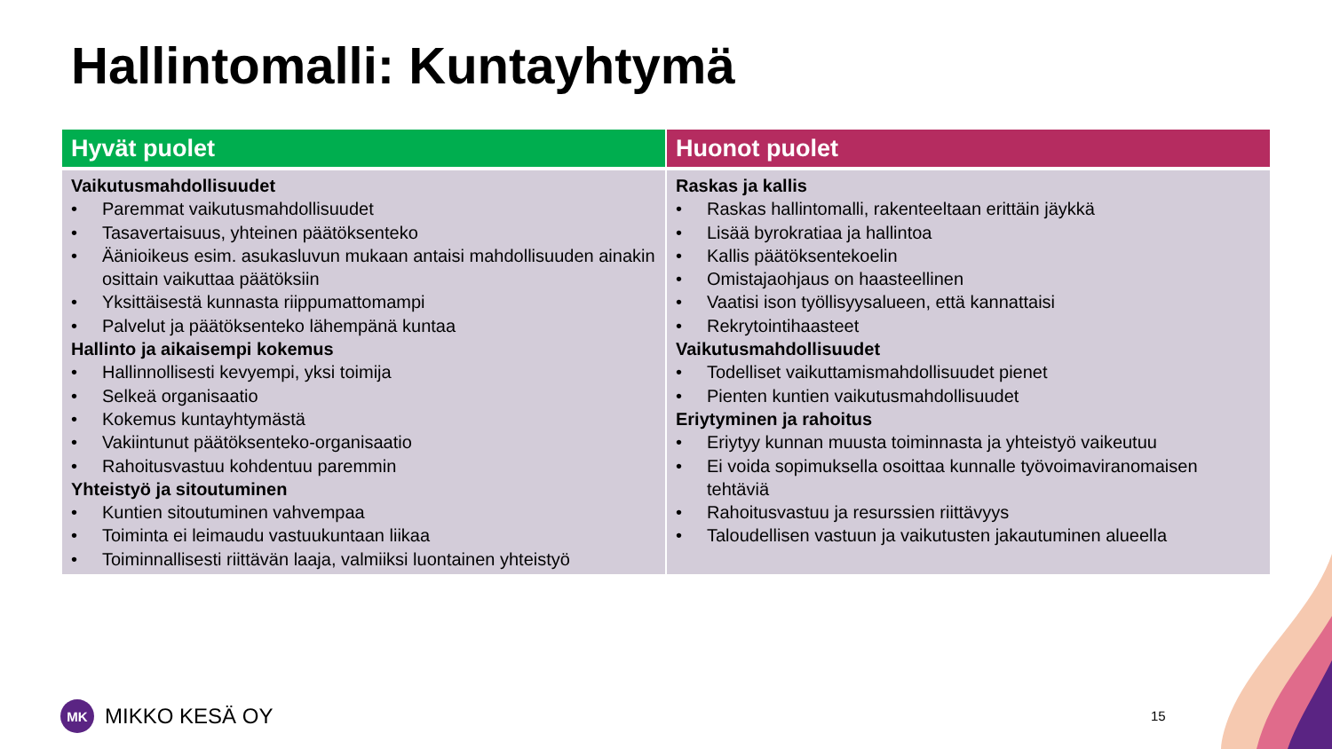Hallintomalli: Kuntayhtymä
| Hyvät puolet | Huonot puolet |
| --- | --- |
| Vaikutusmahdollisuudet • Paremmat vaikutusmahdollisuudet • Tasavertaisuus, yhteinen päätöksenteko • Äänioikeus esim. asukasluvun mukaan antaisi mahdollisuuden ainakin osittain vaikuttaa päätöksiin • Yksittäisestä kunnasta riippumattomampi • Palvelut ja päätöksenteko lähempänä kuntaa Hallinto ja aikaisempi kokemus • Hallinnollisesti kevyempi, yksi toimija • Selkeä organisaatio • Kokemus kuntayhtymästä • Vakiintunut päätöksenteko-organisaatio • Rahoitusvastuu kohdentuu paremmin Yhteistyö ja sitoutuminen • Kuntien sitoutuminen vahvempaa • Toiminta ei leimaudu vastuukuntaan liikaa • Toiminnallisesti riittävän laaja, valmiiksi luontainen yhteistyö | Raskas ja kallis • Raskas hallintomalli, rakenteeltaan erittäin jäykkä • Lisää byrokratiaa ja hallintoa • Kallis päätöksentekoelin • Omistajaohjaus on haasteellinen • Vaatisi ison työllisyysalueen, että kannattaisi • Rekrytointihaasteet Vaikutusmahdollisuudet • Todelliset vaikuttamismahdollisuudet pienet • Pienten kuntien vaikutusmahdollisuudet Eriytyminen ja rahoitus • Eriytyy kunnan muusta toiminnasta ja yhteistyö vaikeutuu • Ei voida sopimuksella osoittaa kunnalle työvoimaviranomaisen tehtäviä • Rahoitusvastuu ja resurssien riittävyys • Taloudellisen vastuun ja vaikutusten jakautuminen alueella |
MK
MIKKO KESÄ OY
15